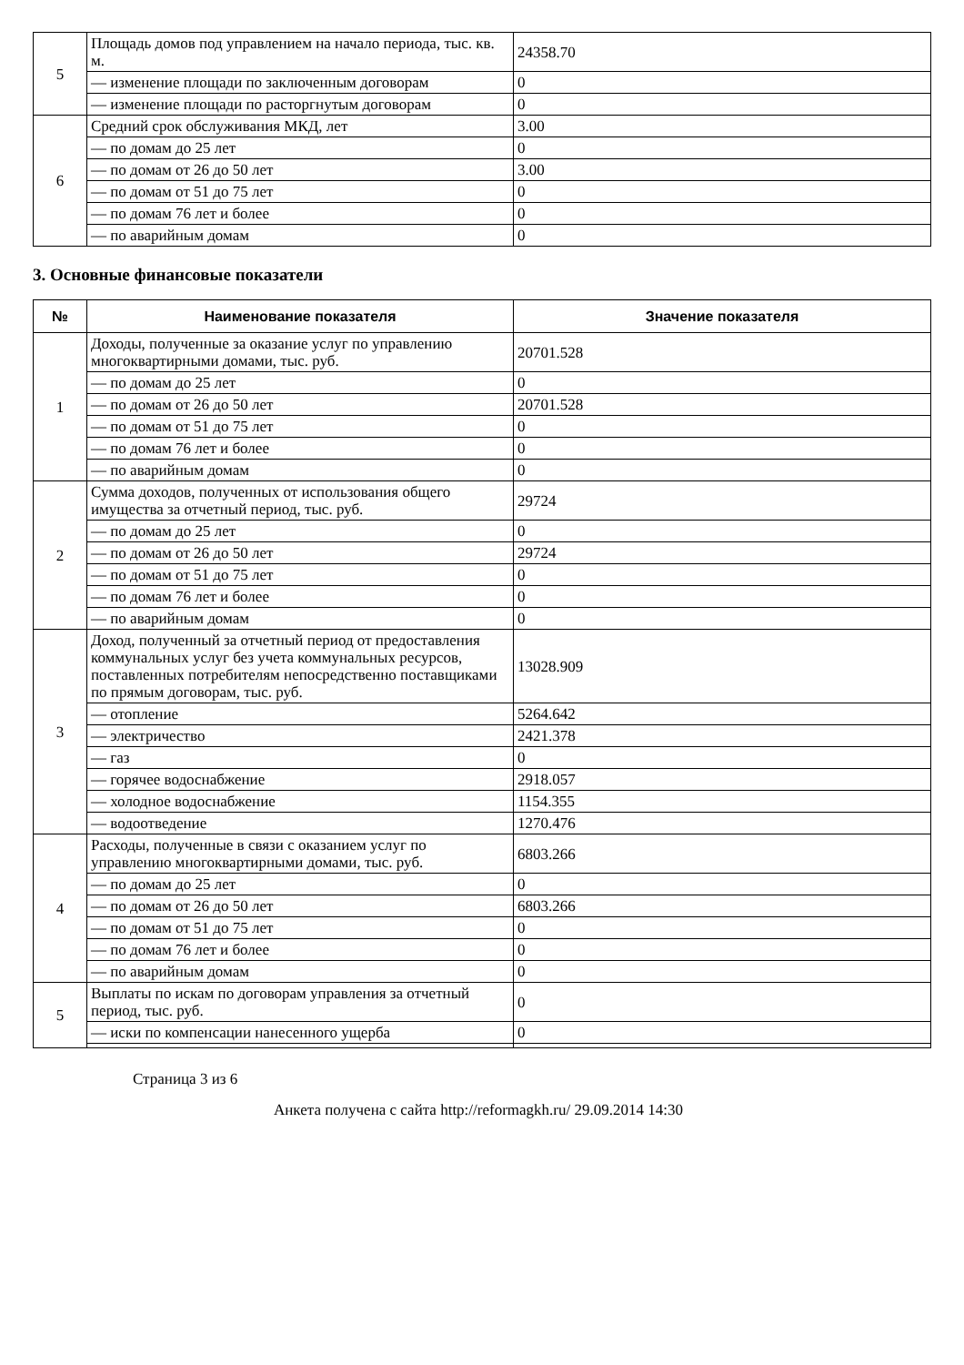| 5 | Площадь домов под управлением на начало периода, тыс. кв. м. | 24358.70 |
| | — изменение площади по заключенным договорам | 0 |
| | — изменение площади по расторгнутым договорам | 0 |
| 6 | Средний срок обслуживания МКД, лет | 3.00 |
| | — по домам до 25 лет | 0 |
| | — по домам от 26 до 50 лет | 3.00 |
| | — по домам от 51 до 75 лет | 0 |
| | — по домам 76 лет и более | 0 |
| | — по аварийным домам | 0 |
3. Основные финансовые показатели
| № | Наименование показателя | Значение показателя |
| --- | --- | --- |
| 1 | Доходы, полученные за оказание услуг по управлению многоквартирными домами, тыс. руб. | 20701.528 |
| | — по домам до 25 лет | 0 |
| | — по домам от 26 до 50 лет | 20701.528 |
| | — по домам от 51 до 75 лет | 0 |
| | — по домам 76 лет и более | 0 |
| | — по аварийным домам | 0 |
| 2 | Сумма доходов, полученных от использования общего имущества за отчетный период, тыс. руб. | 29724 |
| | — по домам до 25 лет | 0 |
| | — по домам от 26 до 50 лет | 29724 |
| | — по домам от 51 до 75 лет | 0 |
| | — по домам 76 лет и более | 0 |
| | — по аварийным домам | 0 |
| 3 | Доход, полученный за отчетный период от предоставления коммунальных услуг без учета коммунальных ресурсов, поставленных потребителям непосредственно поставщиками по прямым договорам, тыс. руб. | 13028.909 |
| | — отопление | 5264.642 |
| | — электричество | 2421.378 |
| | — газ | 0 |
| | — горячее водоснабжение | 2918.057 |
| | — холодное водоснабжение | 1154.355 |
| | — водоотведение | 1270.476 |
| 4 | Расходы, полученные в связи с оказанием услуг по управлению многоквартирными домами, тыс. руб. | 6803.266 |
| | — по домам до 25 лет | 0 |
| | — по домам от 26 до 50 лет | 6803.266 |
| | — по домам от 51 до 75 лет | 0 |
| | — по домам 76 лет и более | 0 |
| | — по аварийным домам | 0 |
| 5 | Выплаты по искам по договорам управления за отчетный период, тыс. руб. | 0 |
| | — иски по компенсации нанесенного ущерба | 0 |
Страница 3 из 6
Анкета получена с сайта http://reformagkh.ru/ 29.09.2014 14:30